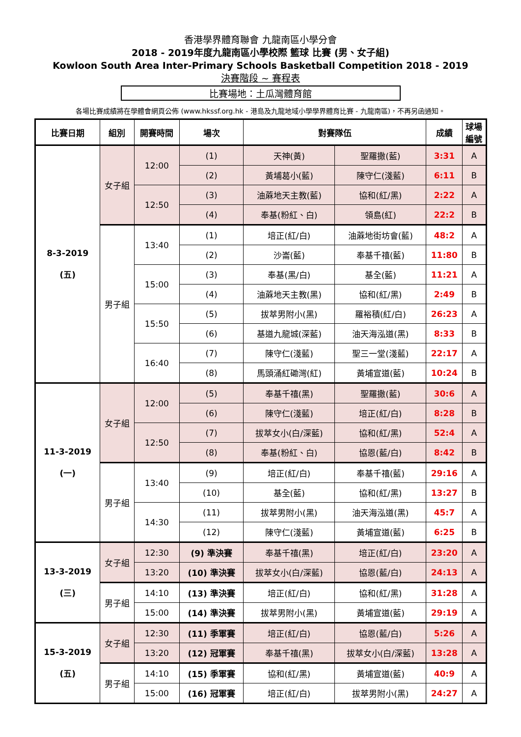香港學界體育聯會 九龍南區小學分會
2018 - 2019年度九龍南區小學校際 籃球 比賽 (男、女子組)
Kowloon South Area Inter-Primary Schools Basketball Competition 2018 - 2019
決賽階段 ~ 賽程表
比賽場地：土瓜灣體育館
各場比賽成績將在學體會網頁公佈 (www.hkssf.org.hk - 港島及九龍地域小學學界體育比賽 - 九龍南區)，不再另函通知。
| 比賽日期 | 組別 | 開賽時間 | 場次 | 對賽隊伍 | | 成績 | 球場 編號 |
| --- | --- | --- | --- | --- | --- | --- | --- |
| 8-3-2019 (五) | 女子組 | 12:00 | (1) | 天神(黃) | 聖羅撒(藍) | 3:31 | A |
| | | | (2) | 黃埔葛小(藍) | 陳守仁(淺藍) | 6:11 | B |
| | | 12:50 | (3) | 油蔴地天主教(藍) | 協和(紅/黑) | 2:22 | A |
| | | | (4) | 奉基(粉紅、白) | 領島(紅) | 22:2 | B |
| | 男子組 | 13:40 | (1) | 培正(紅/白) | 油蔴地街坊會(藍) | 48:2 | A |
| | | | (2) | 沙崙(藍) | 奉基千禧(藍) | 11:80 | B |
| | | 15:00 | (3) | 奉基(黑/白) | 基全(藍) | 11:21 | A |
| | | | (4) | 油蔴地天主教(黑) | 協和(紅/黑) | 2:49 | B |
| | | 15:50 | (5) | 拔萃男附小(黑) | 羅裕積(紅/白) | 26:23 | A |
| | | | (6) | 基道九龍城(深藍) | 油天海泓道(黑) | 8:33 | B |
| | | 16:40 | (7) | 陳守仁(淺藍) | 聖三一堂(淺藍) | 22:17 | A |
| | | | (8) | 馬頭涌紅磡灣(紅) | 黃埔宣道(藍) | 10:24 | B |
| 11-3-2019 (一) | 女子組 | 12:00 | (5) | 奉基千禧(黑) | 聖羅撒(藍) | 30:6 | A |
| | | | (6) | 陳守仁(淺藍) | 培正(紅/白) | 8:28 | B |
| | | 12:50 | (7) | 拔萃女小(白/深藍) | 協和(紅/黑) | 52:4 | A |
| | | | (8) | 奉基(粉紅、白) | 協恩(藍/白) | 8:42 | B |
| | 男子組 | 13:40 | (9) | 培正(紅/白) | 奉基千禧(藍) | 29:16 | A |
| | | | (10) | 基全(藍) | 協和(紅/黑) | 13:27 | B |
| | | 14:30 | (11) | 拔萃男附小(黑) | 油天海泓道(黑) | 45:7 | A |
| | | | (12) | 陳守仁(淺藍) | 黃埔宣道(藍) | 6:25 | B |
| 13-3-2019 (三) | 女子組 | 12:30 | (9) 準決賽 | 奉基千禧(黑) | 培正(紅/白) | 23:20 | A |
| | | 13:20 | (10) 準決賽 | 拔萃女小(白/深藍) | 協恩(藍/白) | 24:13 | A |
| | 男子組 | 14:10 | (13) 準決賽 | 培正(紅/白) | 協和(紅/黑) | 31:28 | A |
| | | 15:00 | (14) 準決賽 | 拔萃男附小(黑) | 黃埔宣道(藍) | 29:19 | A |
| 15-3-2019 (五) | 女子組 | 12:30 | (11) 季軍賽 | 培正(紅/白) | 協恩(藍/白) | 5:26 | A |
| | | 13:20 | (12) 冠軍賽 | 奉基千禧(黑) | 拔萃女小(白/深藍) | 13:28 | A |
| | 男子組 | 14:10 | (15) 季軍賽 | 協和(紅/黑) | 黃埔宣道(藍) | 40:9 | A |
| | | 15:00 | (16) 冠軍賽 | 培正(紅/白) | 拔萃男附小(黑) | 24:27 | A |